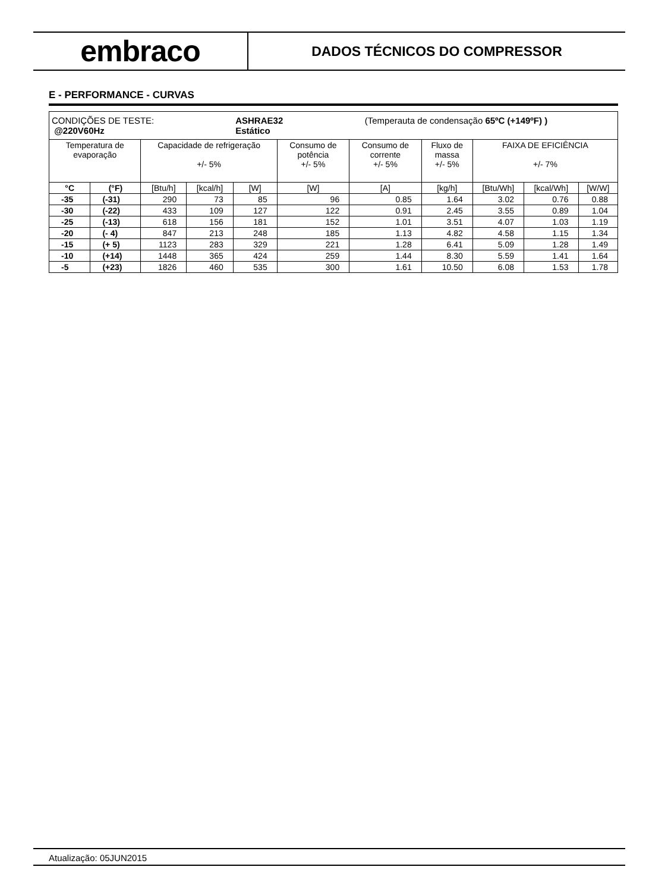embraco
DADOS TÉCNICOS DO COMPRESSOR
E - PERFORMANCE - CURVAS
| CONDIÇÕES DE TESTE: @220V60Hz | | | | ASHRAE32 (Temperauta de condensação 65ºC (+149ºF) ) Estático | | | | | | |
| Temperatura de evaporação | | Capacidade de refrigeração +/- 5% | | | Consumo de potência +/- 5% | Consumo de corrente +/- 5% | Fluxo de massa +/- 5% | FAIXA DE EFICIÊNCIA +/- 7% | | |
| °C | (°F) | [Btu/h] | [kcal/h] | [W] | [W] | [A] | [kg/h] | [Btu/Wh] | [kcal/Wh] | [W/W] |
| -35 | (-31) | 290 | 73 | 85 | 96 | 0.85 | 1.64 | 3.02 | 0.76 | 0.88 |
| -30 | (-22) | 433 | 109 | 127 | 122 | 0.91 | 2.45 | 3.55 | 0.89 | 1.04 |
| -25 | (-13) | 618 | 156 | 181 | 152 | 1.01 | 3.51 | 4.07 | 1.03 | 1.19 |
| -20 | (- 4) | 847 | 213 | 248 | 185 | 1.13 | 4.82 | 4.58 | 1.15 | 1.34 |
| -15 | (+ 5) | 1123 | 283 | 329 | 221 | 1.28 | 6.41 | 5.09 | 1.28 | 1.49 |
| -10 | (+14) | 1448 | 365 | 424 | 259 | 1.44 | 8.30 | 5.59 | 1.41 | 1.64 |
| -5 | (+23) | 1826 | 460 | 535 | 300 | 1.61 | 10.50 | 6.08 | 1.53 | 1.78 |
Atualização: 05JUN2015